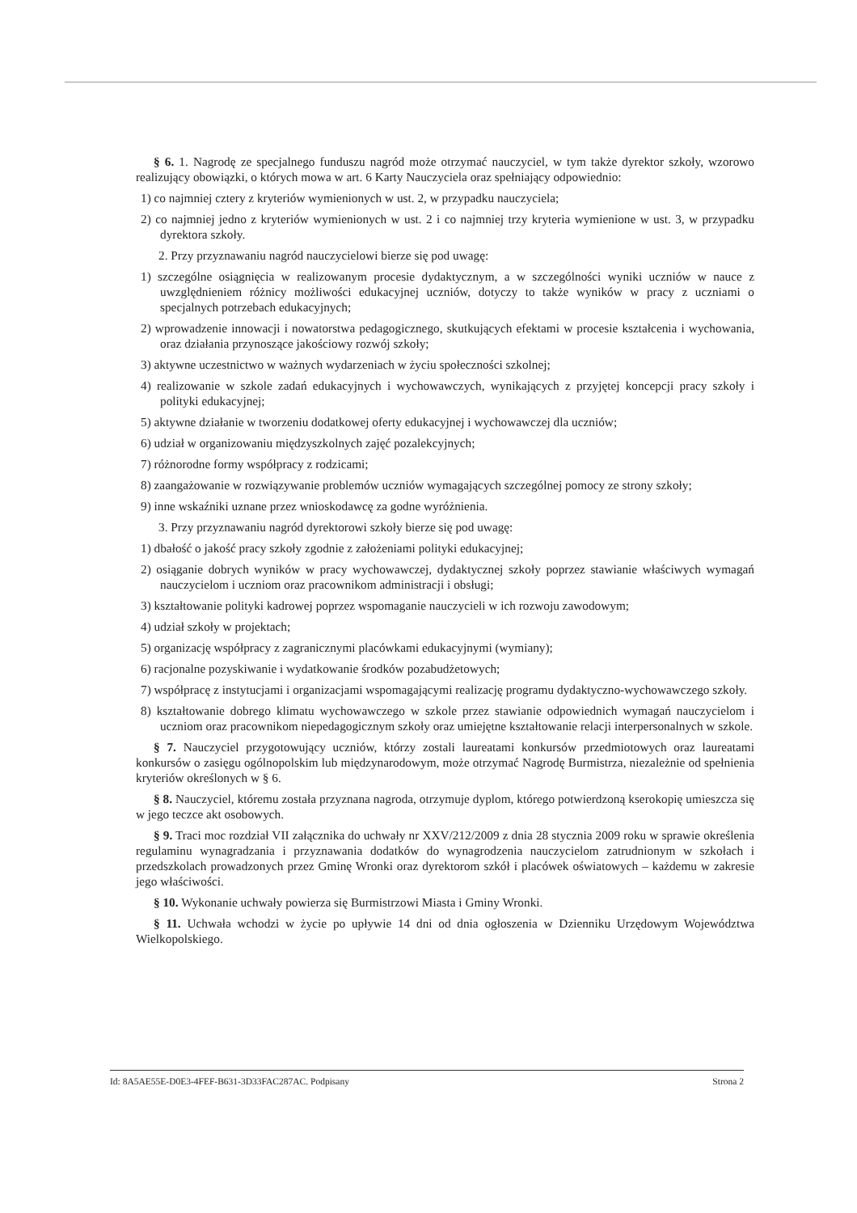§ 6. 1. Nagrodę ze specjalnego funduszu nagród może otrzymać nauczyciel, w tym także dyrektor szkoły, wzorowo realizujący obowiązki, o których mowa w art. 6 Karty Nauczyciela oraz spełniający odpowiednio:
1) co najmniej cztery z kryteriów wymienionych w ust. 2, w przypadku nauczyciela;
2) co najmniej jedno z kryteriów wymienionych w ust. 2 i co najmniej trzy kryteria wymienione w ust. 3, w przypadku dyrektora szkoły.
2. Przy przyznawaniu nagród nauczycielowi bierze się pod uwagę:
1) szczególne osiągnięcia w realizowanym procesie dydaktycznym, a w szczególności wyniki uczniów w nauce z uwzględnieniem różnicy możliwości edukacyjnej uczniów, dotyczy to także wyników w pracy z uczniami o specjalnych potrzebach edukacyjnych;
2) wprowadzenie innowacji i nowatorstwa pedagogicznego, skutkujących efektami w procesie kształcenia i wychowania, oraz działania przynoszące jakościowy rozwój szkoły;
3) aktywne uczestnictwo w ważnych wydarzeniach w życiu społeczności szkolnej;
4) realizowanie w szkole zadań edukacyjnych i wychowawczych, wynikających z przyjętej koncepcji pracy szkoły i polityki edukacyjnej;
5) aktywne działanie w tworzeniu dodatkowej oferty edukacyjnej i wychowawczej dla uczniów;
6) udział w organizowaniu międzyszkolnych zajęć pozalekcyjnych;
7) różnorodne formy współpracy z rodzicami;
8) zaangażowanie w rozwiązywanie problemów uczniów wymagających szczególnej pomocy ze strony szkoły;
9) inne wskaźniki uznane przez wnioskodawcę za godne wyróżnienia.
3. Przy przyznawaniu nagród dyrektorowi szkoły bierze się pod uwagę:
1) dbałość o jakość pracy szkoły zgodnie z założeniami polityki edukacyjnej;
2) osiąganie dobrych wyników w pracy wychowawczej, dydaktycznej szkoły poprzez stawianie właściwych wymagań nauczycielom i uczniom oraz pracownikom administracji i obsługi;
3) kształtowanie polityki kadrowej poprzez wspomaganie nauczycieli w ich rozwoju zawodowym;
4) udział szkoły w projektach;
5) organizację współpracy z zagranicznymi placówkami edukacyjnymi (wymiany);
6) racjonalne pozyskiwanie i wydatkowanie środków pozabudżetowych;
7) współpracę z instytucjami i organizacjami wspomagającymi realizację programu dydaktyczno-wychowawczego szkoły.
8) kształtowanie dobrego klimatu wychowawczego w szkole przez stawianie odpowiednich wymagań nauczycielom i uczniom oraz pracownikom niepedagogicznym szkoły oraz umiejętne kształtowanie relacji interpersonalnych w szkole.
§ 7. Nauczyciel przygotowujący uczniów, którzy zostali laureatami konkursów przedmiotowych oraz laureatami konkursów o zasięgu ogólnopolskim lub międzynarodowym, może otrzymać Nagrodę Burmistrza, niezależnie od spełnienia kryteriów określonych w § 6.
§ 8. Nauczyciel, któremu została przyznana nagroda, otrzymuje dyplom, którego potwierdzoną kserokopię umieszcza się w jego teczce akt osobowych.
§ 9. Traci moc rozdział VII załącznika do uchwały nr XXV/212/2009 z dnia 28 stycznia 2009 roku w sprawie określenia regulaminu wynagradzania i przyznawania dodatków do wynagrodzenia nauczycielom zatrudnionym w szkołach i przedszkolach prowadzonych przez Gminę Wronki oraz dyrektorom szkół i placówek oświatowych – każdemu w zakresie jego właściwości.
§ 10. Wykonanie uchwały powierza się Burmistrzowi Miasta i Gminy Wronki.
§ 11. Uchwała wchodzi w życie po upływie 14 dni od dnia ogłoszenia w Dzienniku Urzędowym Województwa Wielkopolskiego.
Id: 8A5AE55E-D0E3-4FEF-B631-3D33FAC287AC. Podpisany Strona 2